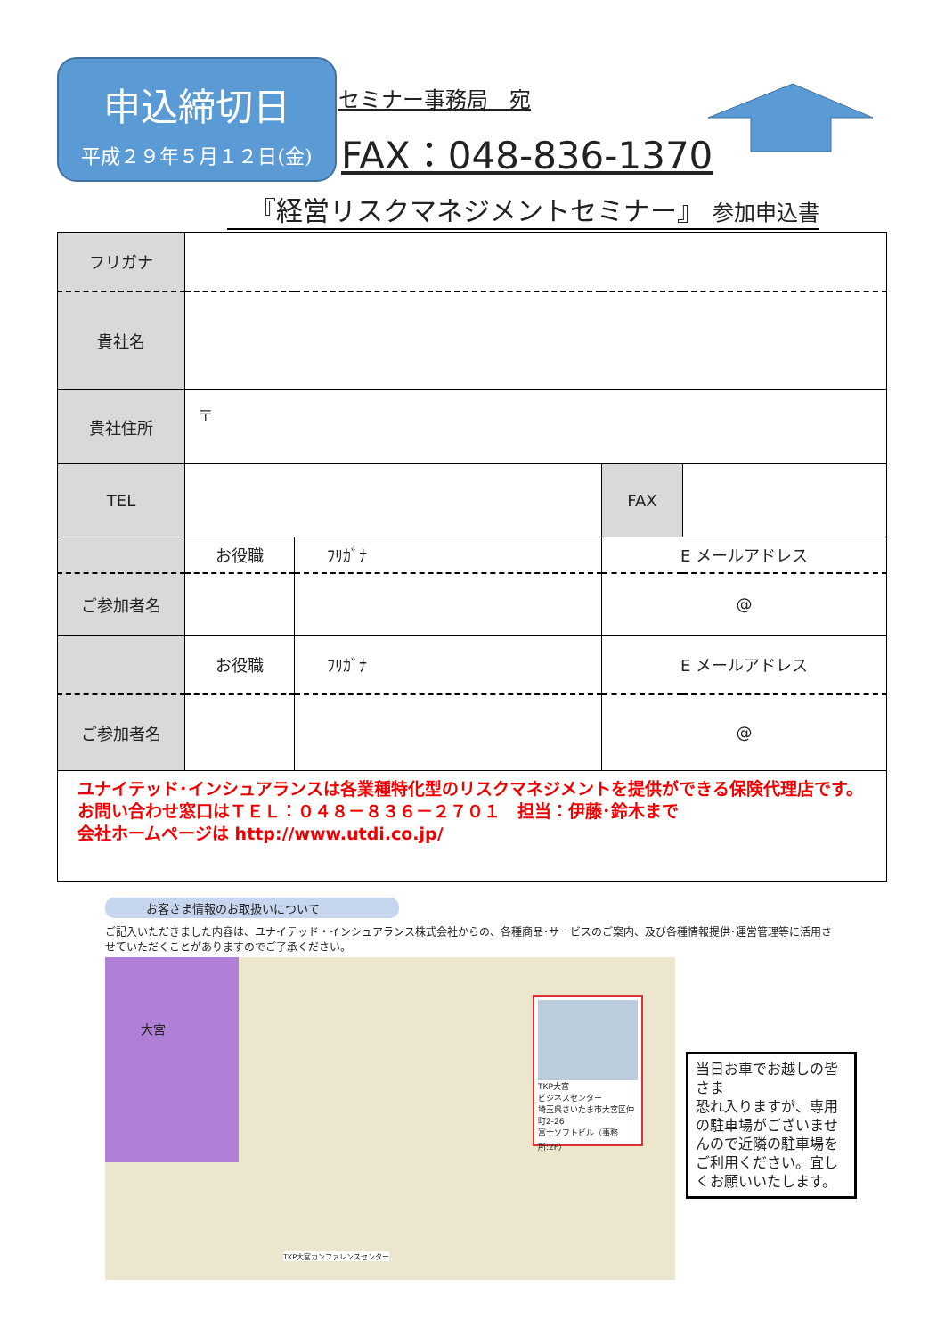申込締切日
平成２９年５月１２日(金)
セミナー事務局　宛
FAX：048-836-1370
『経営リスクマネジメントセミナー』 参加申込書
| フリガナ | | | | |
| 貴社名 | | | | |
| 貴社住所 | 〒 | | | |
| TEL | | | FAX | |
| | お役職 | ﾌﾘｶﾞﾅ | E メールアドレス | |
| ご参加者名 | | | @ | |
| | お役職 | ﾌﾘｶﾞﾅ | E メールアドレス | |
| ご参加者名 | | | @ | |
| ユナイテッド･インシュアランスは各業種特化型のリスクマネジメントを提供ができる保険代理店です。 お問い合わせ窓口はＴＥＬ：０４８－８３６－２７０１ 担当：伊藤･鈴木まで 会社ホームページは http://www.utdi.co.jp/ | | | | |
お客さま情報のお取扱いについて
ご記入いただきました内容は、ユナイテッド・インシュアランス株式会社からの、各種商品･サービスのご案内、及び各種情報提供･運営管理等に活用させていただくことがありますのでご了承ください。
大宮
TKP大宮
ビジネスセンター
埼玉県さいたま市大宮区仲町2-26
富士ソフトビル（事務所:2F）
TKP大宮カンファレンスセンター
当日お車でお越しの皆さま
恐れ入りますが、専用の駐車場がございませんので近隣の駐車場をご利用ください。宜しくお願いいたします。